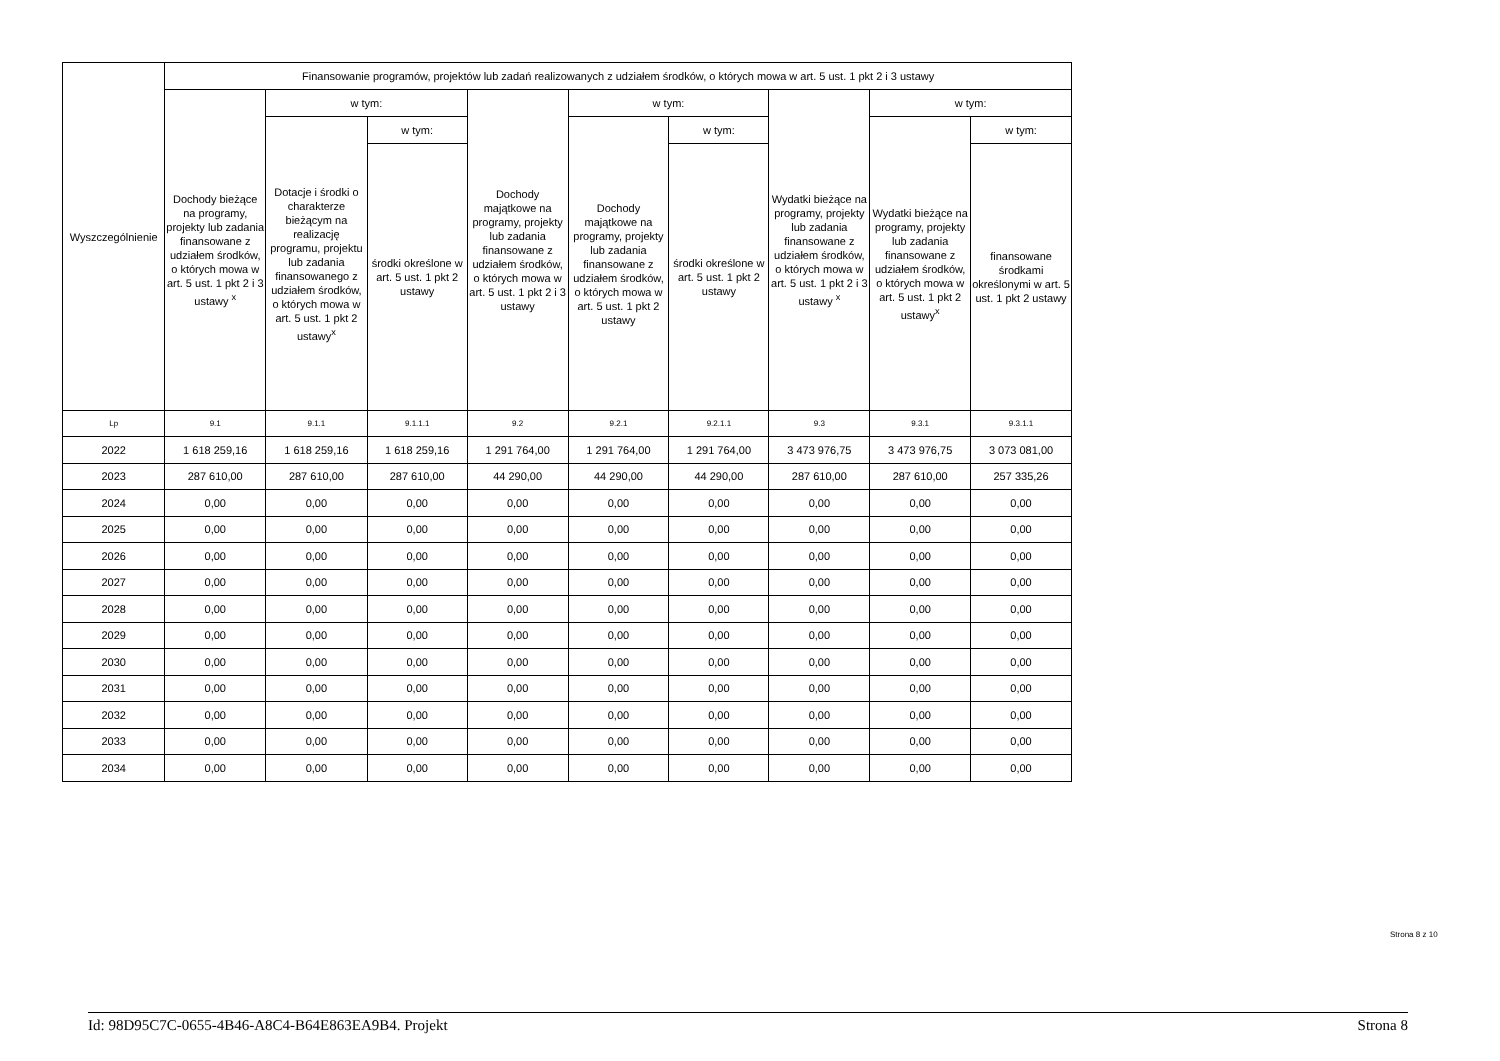| Wyszczególnienie | Finansowanie programów, projektów lub zadań realizowanych z udziałem środków, o których mowa w art. 5 ust. 1 pkt 2 i 3 ustawy | | | | | | | | |
| --- | --- | --- | --- | --- | --- | --- | --- | --- | --- |
| | Dochody bieżące na programy, projekty lub zadania finansowane z udziałem środków, o których mowa w art. 5 ust. 1 pkt 2 i 3 ustawy <sup>x</sup> | w tym: | | Dochody majątkowe na programy, projekty lub zadania finansowane z udziałem środków, o których mowa w art. 5 ust. 1 pkt 2 i 3 ustawy | w tym: | | Wydatki bieżące na programy, projekty lub zadania finansowane z udziałem środków, o których mowa w art. 5 ust. 1 pkt 2 i 3 ustawy <sup>x</sup> | w tym: | |
| | | Dotacje i środki o charakterze bieżącym na realizację programu, projektu lub zadania finansowanego z udziałem środków, o których mowa w art. 5 ust. 1 pkt 2 ustawy<sup>x</sup> | w tym: | | Dochody majątkowe na programy, projekty lub zadania finansowane z udziałem środków, o których mowa w art. 5 ust. 1 pkt 2 ustawy | w tym: | | Wydatki bieżące na programy, projekty lub zadania finansowane z udziałem środków, o których mowa w art. 5 ust. 1 pkt 2 ustawy<sup>x</sup> | w tym: |
| | | | środki określone w art. 5 ust. 1 pkt 2 ustawy | | | środki określone w art. 5 ust. 1 pkt 2 ustawy | | | finansowane środkami określonymi w art. 5 ust. 1 pkt 2 ustawy |
| Lp | 9.1 | 9.1.1 | 9.1.1.1 | 9.2 | 9.2.1 | 9.2.1.1 | 9.3 | 9.3.1 | 9.3.1.1 |
| 2022 | 1 618 259,16 | 1 618 259,16 | 1 618 259,16 | 1 291 764,00 | 1 291 764,00 | 1 291 764,00 | 3 473 976,75 | 3 473 976,75 | 3 073 081,00 |
| 2023 | 287 610,00 | 287 610,00 | 287 610,00 | 44 290,00 | 44 290,00 | 44 290,00 | 287 610,00 | 287 610,00 | 257 335,26 |
| 2024 | 0,00 | 0,00 | 0,00 | 0,00 | 0,00 | 0,00 | 0,00 | 0,00 | 0,00 |
| 2025 | 0,00 | 0,00 | 0,00 | 0,00 | 0,00 | 0,00 | 0,00 | 0,00 | 0,00 |
| 2026 | 0,00 | 0,00 | 0,00 | 0,00 | 0,00 | 0,00 | 0,00 | 0,00 | 0,00 |
| 2027 | 0,00 | 0,00 | 0,00 | 0,00 | 0,00 | 0,00 | 0,00 | 0,00 | 0,00 |
| 2028 | 0,00 | 0,00 | 0,00 | 0,00 | 0,00 | 0,00 | 0,00 | 0,00 | 0,00 |
| 2029 | 0,00 | 0,00 | 0,00 | 0,00 | 0,00 | 0,00 | 0,00 | 0,00 | 0,00 |
| 2030 | 0,00 | 0,00 | 0,00 | 0,00 | 0,00 | 0,00 | 0,00 | 0,00 | 0,00 |
| 2031 | 0,00 | 0,00 | 0,00 | 0,00 | 0,00 | 0,00 | 0,00 | 0,00 | 0,00 |
| 2032 | 0,00 | 0,00 | 0,00 | 0,00 | 0,00 | 0,00 | 0,00 | 0,00 | 0,00 |
| 2033 | 0,00 | 0,00 | 0,00 | 0,00 | 0,00 | 0,00 | 0,00 | 0,00 | 0,00 |
| 2034 | 0,00 | 0,00 | 0,00 | 0,00 | 0,00 | 0,00 | 0,00 | 0,00 | 0,00 |
Strona 8 z 10
Id: 98D95C7C-0655-4B46-A8C4-B64E863EA9B4. Projekt Strona 8